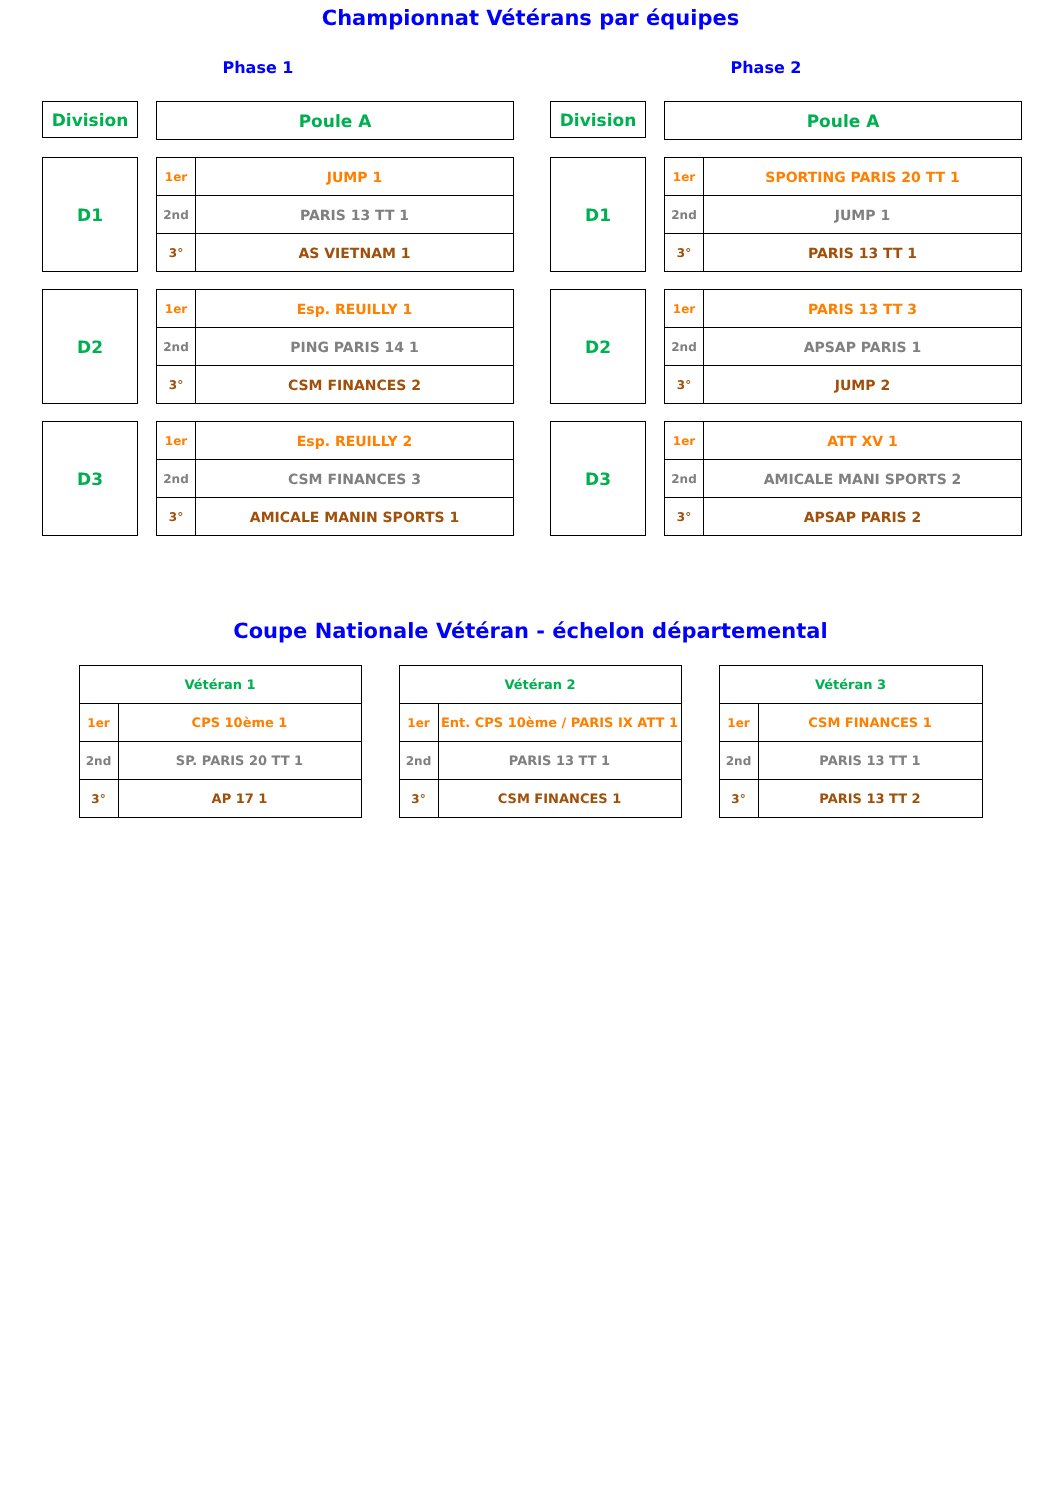Championnat Vétérans par équipes
Phase 1
Division
| Poule A |
D1
| 1er | JUMP 1 |
| 2nd | PARIS 13 TT 1 |
| 3° | AS VIETNAM 1 |
D2
| 1er | Esp. REUILLY 1 |
| 2nd | PING PARIS 14 1 |
| 3° | CSM FINANCES 2 |
D3
| 1er | Esp. REUILLY 2 |
| 2nd | CSM FINANCES 3 |
| 3° | AMICALE MANIN SPORTS 1 |
Phase 2
Division
| Poule A |
D1
| 1er | SPORTING PARIS 20 TT 1 |
| 2nd | JUMP 1 |
| 3° | PARIS 13 TT 1 |
D2
| 1er | PARIS 13 TT 3 |
| 2nd | APSAP PARIS 1 |
| 3° | JUMP 2 |
D3
| 1er | ATT XV 1 |
| 2nd | AMICALE MANI SPORTS 2 |
| 3° | APSAP PARIS 2 |
Coupe Nationale Vétéran - échelon départemental
| Vétéran 1 | |
| 1er | CPS 10ème 1 |
| 2nd | SP. PARIS 20 TT 1 |
| 3° | AP 17 1 |
| Vétéran 2 | |
| 1er | Ent. CPS 10ème / PARIS IX ATT 1 |
| 2nd | PARIS 13 TT 1 |
| 3° | CSM FINANCES 1 |
| Vétéran 3 | |
| 1er | CSM FINANCES 1 |
| 2nd | PARIS 13 TT 1 |
| 3° | PARIS 13 TT 2 |